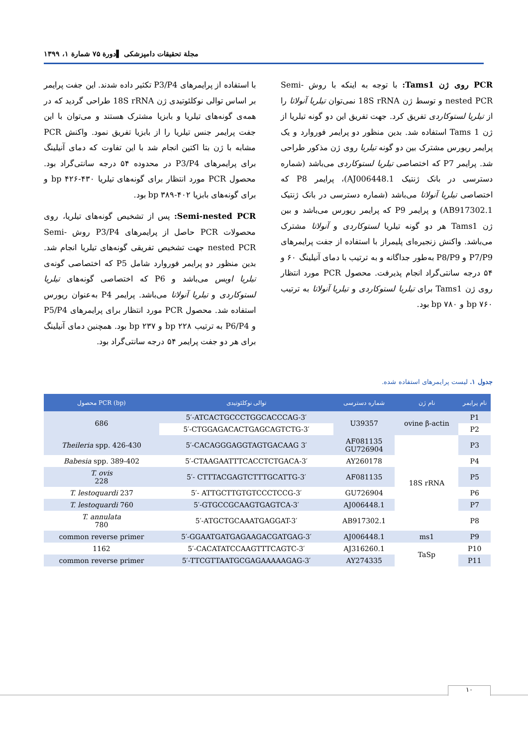مجلة تحقیقات دامپزشکی ▌دورة ۷۵ شمارة ۱، ۱۳۹۹
با استفاده از پرایمرهای P3/P4 تکثیر داده شدند. این جفت پرایمر بر اساس توالی نوکلئوتیدی ژن 18S rRNA طراحی گردید که در همه‌ی گونه‌های تیلریا و بابزیا مشترک هستند و می‌توان با این جفت پرایمر جنس تیلریا را از بابزیا تفریق نمود. واکنش PCR مشابه با ژن بتا اکتین انجام شد با این تفاوت که دمای آنیلینگ برای پرایمرهای P3/P4 در محدوده ۵۴ درجه سانتی‌گراد بود. محصول PCR مورد انتظار برای گونه‌های تیلریا bp ۴۲۶-۴۳۰ و برای گونه‌های بابزیا bp ۳۸۹-۴۰۲ بود.
Semi-nested PCR: پس از تشخیص گونه‌های تیلریا، روی محصولات PCR حاصل از پرایمرهای P3/P4 روش Semi-nested PCR جهت تشخیص تفریقی گونه‌های تیلریا انجام شد. بدین منظور دو پرایمر فوروارد شامل P5 که اختصاصی گونه‌ی تیلریا اویس می‌باشد و P6 که اختصاصی گونه‌های تیلریا لستوکاردی و تیلریا آنولاتا می‌باشد. پرایمر P4 به‌عنوان ریورس استفاده شد. محصول PCR مورد انتظار برای پرایمرهای P5/P4 و P6/P4 به ترتیب bp ۲۲۸ و bp ۲۳۷ بود. همچنین دمای آنیلینگ برای هر دو جفت پرایمر ۵۴ درجه سانتی‌گراد بود.
PCR روی ژن Tams1: با توجه به اینکه با روش Semi-nested PCR و توسط ژن 18S rRNA نمی‌توان تیلریا آنولاتا را از تیلریا لستوکاردی تفریق کرد. جهت تفریق این دو گونه تیلریا از ژن Tams 1 استفاده شد. بدین منظور دو پرایمر فوروارد و یک پرایمر ریورس مشترک بین دو گونه تیلریا روی ژن مذکور طراحی شد. پرایمر P7 که اختصاصی تیلریا لستوکاردی می‌باشد (شماره دسترسی در بانک ژنتیک AJ006448.1)، پرایمر P8 که اختصاصی تیلریا آنولاتا می‌باشد (شماره دسترسی در بانک ژنتیک AB917302.1) و پرایمر P9 که پرایمر ریورس می‌باشد و بین ژن Tams1 هر دو گونه تیلریا لستوکاردی و آنولاتا مشترک می‌باشد. واکنش زنجیره‌ای پلیمراز با استفاده از جفت پرایمرهای P7/P9 و P8/P9 به‌طور جداگانه و به ترتیب با دمای آنیلینگ ۶۰ و ۵۴ درجه سانتی‌گراد انجام پذیرفت. محصول PCR مورد انتظار روی ژن Tams1 برای تیلریا لستوکاردی و تیلریا آنولاتا به ترتیب bp ۷۶۰ و bp ۷۸۰ بود.
جدول ۱. لیست پرایمرهای استفاده شده.
| محصول PCR (bp) | توالی نوکلئوتیدی | شماره دسترسی | نام ژن | نام پرایمر |
| --- | --- | --- | --- | --- |
| 686 | 5′-ATCACTGCCCTGGCACCCAG-3′ | U39357 | ovine β-actin | P1 |
| | 5′-CTGGAGACACTGAGCAGTCTG-3′ | | | P2 |
| Theileria spp. 426-430 | 5′-CACAGGGAGGTAGTGACAAG 3′ | AF081135 GU726904 | 18S rRNA | P3 |
| Babesia spp. 389-402 | 5′-CTAAGAATTTCACCTCTGACA-3′ | AY260178 | | P4 |
| T. ovis 228 | 5′- CTTTACGAGTCTTTGCATTG-3′ | AF081135 | | P5 |
| T. lestoquardi 237 | 5′- ATTGCTTGTGTCCCTCCG-3′ | GU726904 | | P6 |
| T. lestoquardi 760 | 5′-GTGCCGCAAGTGAGTCA-3′ | AJ006448.1 | | P7 |
| T. annulata 780 | 5′-ATGCTGCAAATGAGGAT-3′ | AB917302.1 | | P8 |
| common reverse primer | 5′-GGAATGATGAGAAGACGATGAG-3′ | AJ006448.1 | ms1 | P9 |
| 1162 | 5′-CACATATCCAAGTTTCAGTC-3′ | AJ316260.1 | TaSp | P10 |
| common reverse primer | 5′-TTCGTTAATGCGAGAAAAAGAG-3′ | AY274335 | | P11 |
۱۰